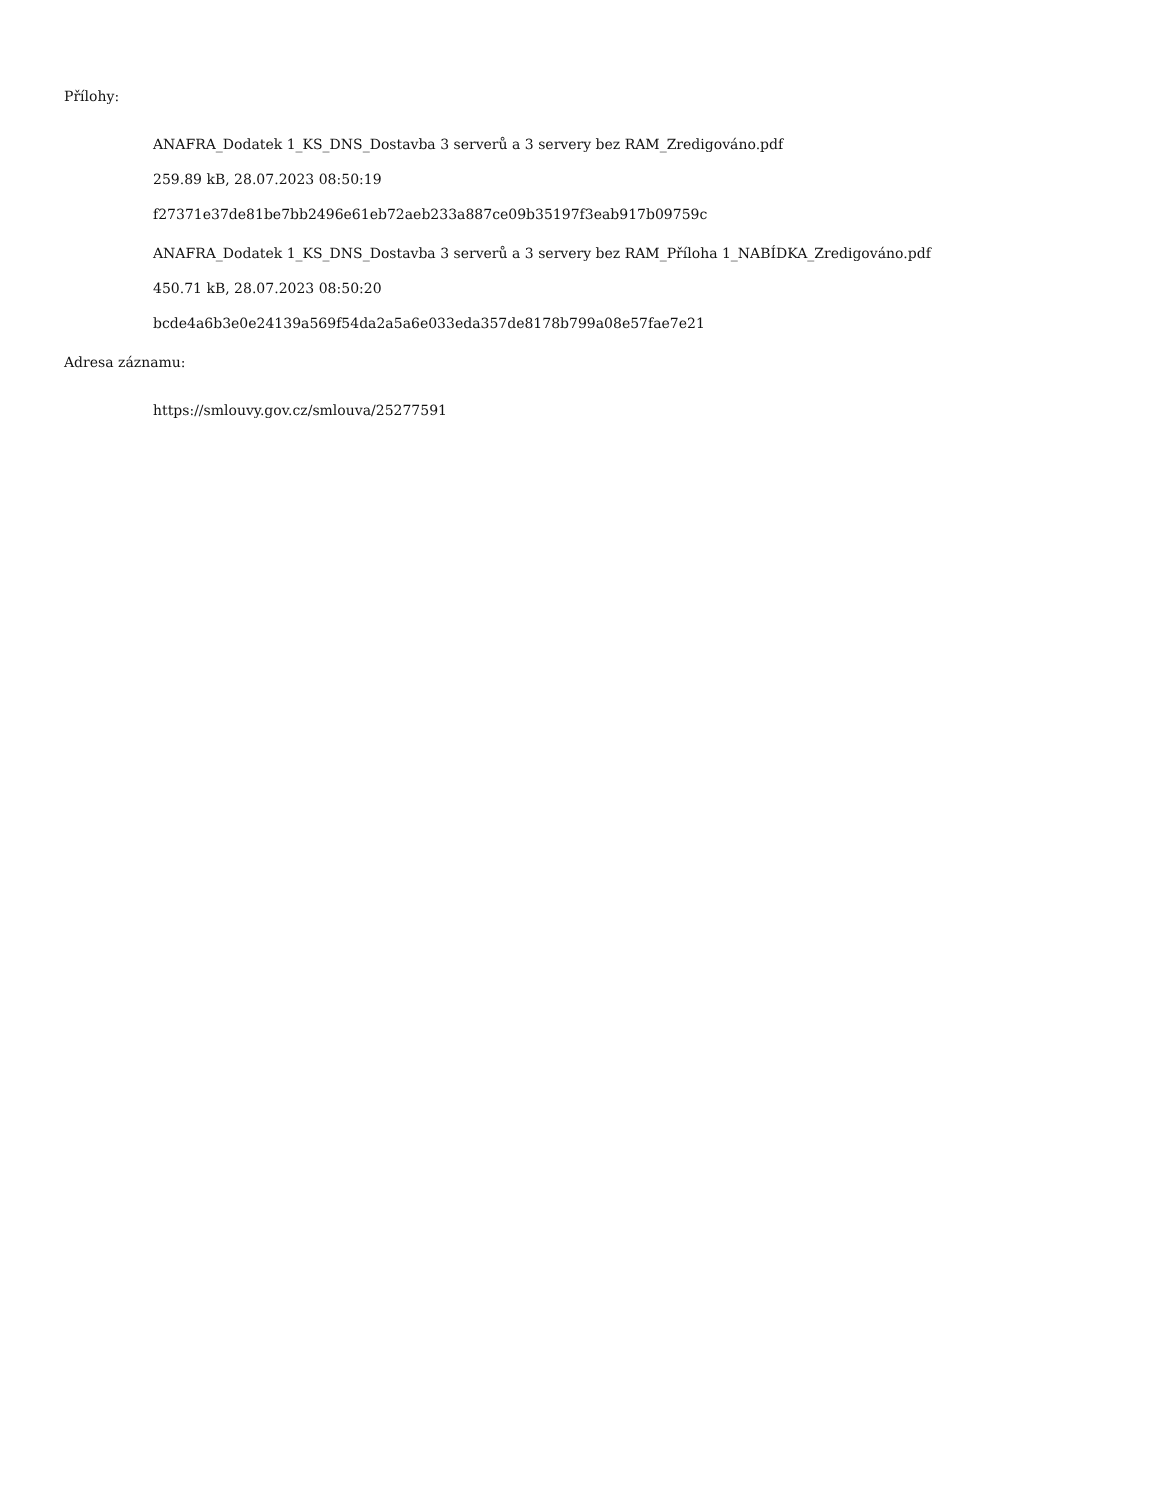Přílohy:
ANAFRA_Dodatek 1_KS_DNS_Dostavba 3 serverů a 3 servery bez RAM_Zredigováno.pdf
259.89 kB, 28.07.2023 08:50:19
f27371e37de81be7bb2496e61eb72aeb233a887ce09b35197f3eab917b09759c
ANAFRA_Dodatek 1_KS_DNS_Dostavba 3 serverů a 3 servery bez RAM_Příloha 1_NABÍDKA_Zredigováno.pdf
450.71 kB, 28.07.2023 08:50:20
bcde4a6b3e0e24139a569f54da2a5a6e033eda357de8178b799a08e57fae7e21
Adresa záznamu:
https://smlouvy.gov.cz/smlouva/25277591